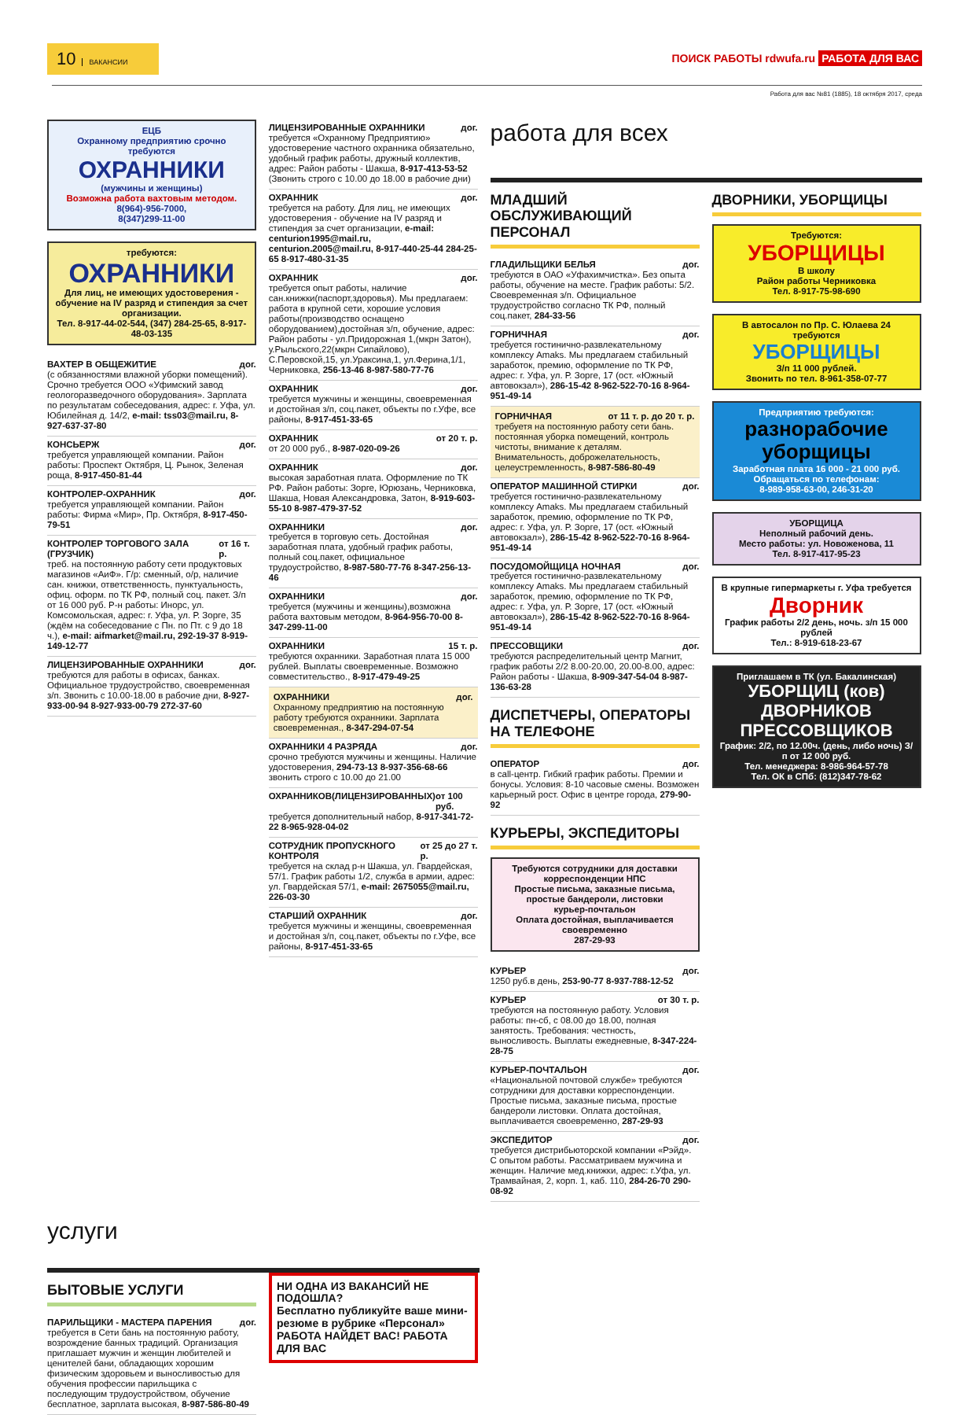10 ВАКАНСИИ
ПОИСК РАБОТЫ rdwufa.ru РАБОТА ДЛЯ ВАС
Работа для вас №81 (1885), 18 октября 2017, среда
ЕЦБ
Охранному предприятию срочно требуются
ОХРАННИКИ
(мужчины и женщины)
Возможна работа вахтовым методом.
8(964)-956-7000,
8(347)299-11-00
требуются:
ОХРАННИКИ
Для лиц, не имеющих удостоверения - обучение на IV разряд и стипендия за счет организации.
Тел. 8-917-44-02-544, (347) 284-25-65, 8-917-48-03-135
ВАХТЕР В ОБЩЕЖИТИЕ дог.
(с обязанностями влажной уборки помещений). Срочно требуется ООО «Уфимский завод геологоразведочного оборудования». Зарплата по результатам собеседования, адрес: г. Уфа, ул. Юбилейная д. 14/2, e-mail: tss03@mail.ru, 8-927-637-37-80
КОНСЬЕРЖ дог.
требуется управляющей компании. Район работы: Проспект Октября, Ц. Рынок, Зеленая роща, 8-917-450-81-44
КОНТРОЛЕР-ОХРАННИК дог.
требуется управляющей компании. Район работы: Фирма «Мир», Пр. Октября, 8-917-450-79-51
КОНТРОЛЕР ТОРГОВОГО ЗАЛА (ГРУЗЧИК) от 16 т. р.
треб. на постоянную работу сети продуктовых магазинов «АиФ». Г/р: сменный, о/р, наличие сан. книжки, ответственность, пунктуальность, офиц. оформ. по ТК РФ, полный соц. пакет. З/п от 16 000 руб. Р-н работы: Инорс, ул. Комсомольская, адрес: г. Уфа, ул. Р. Зорге, 35 (ждём на собеседование с Пн. по Пт. с 9 до 18 ч.), e-mail: aifmarket@mail.ru, 292-19-37 8-919-149-12-77
ЛИЦЕНЗИРОВАННЫЕ ОХРАННИКИ дог.
требуются для работы в офисах, банках. Официальное трудоустройство, своевременная з/п. Звонить с 10.00-18.00 в рабочие дни, 8-927-933-00-94 8-927-933-00-79 272-37-60
ЛИЦЕНЗИРОВАННЫЕ ОХРАННИКИ дог.
требуется «Охранному Предприятию» удостоверение частного охранника обязательно, удобный график работы, дружный коллектив, адрес: Район работы - Шакша, 8-917-413-53-52 (Звонить строго с 10.00 до 18.00 в рабочие дни)
ОХРАННИК дог.
требуется на работу. Для лиц, не имеющих удостоверения - обучение на IV разряд и стипендия за счет организации, e-mail: centurion1995@mail.ru, centurion.2005@mail.ru, 8-917-440-25-44 284-25-65 8-917-480-31-35
ОХРАННИК дог.
требуется опыт работы, наличие сан.книжки(паспорт,здоровья). Мы предлагаем: работа в крупной сети, хорошие условия работы(производство оснащено оборудованием),достойная з/п, обучение, адрес: Район работы - ул.Придорожная 1,(мкрн Затон), у.Рыльского,22(мкрн Сипайлово), С.Перовской,15, ул.Уракcина,1, ул.Ферина,1/1, Черниковка, 256-13-46 8-987-580-77-76
ОХРАННИК дог.
требуется мужчины и женщины, своевременная и достойная з/п, соц.пакет, объекты по г.Уфе, все районы, 8-917-451-33-65
ОХРАННИК от 20 т. р.
от 20 000 руб., 8-987-020-09-26
ОХРАННИК дог.
высокая заработная плата. Оформление по ТК РФ. Район работы: Зорге, Юрюзань, Черниковка, Шакша, Новая Александровка, Затон, 8-919-603-55-10 8-987-479-37-52
ОХРАННИКИ дог.
требуется в торговую сеть. Достойная заработная плата, удобный график работы, полный соц.пакет, официальное трудоустройство, 8-987-580-77-76 8-347-256-13-46
ОХРАННИКИ дог.
требуется (мужчины и женщины),возможна работа вахтовым методом, 8-964-956-70-00 8-347-299-11-00
ОХРАННИКИ 15 т. р.
требуются охранники. Заработная плата 15 000 рублей. Выплаты своевременные. Возможно совместительство., 8-917-479-49-25
ОХРАННИКИ дог.
Охранному предприятию на постоянную работу требуются охранники. Зарплата своевременная., 8-347-294-07-54
ОХРАННИКИ 4 РАЗРЯДА дог.
срочно требуются мужчины и женщины. Наличие удостоверения, 294-73-13 8-937-356-68-66 звонить строго с 10.00 до 21.00
ОХРАННИКОВ(ЛИЦЕНЗИРОВАННЫХ) от 100 руб.
требуется дополнительный набор, 8-917-341-72-22 8-965-928-04-02
СОТРУДНИК ПРОПУСКНОГО КОНТРОЛЯ от 25 до 27 т. р.
требуется на склад р-н Шакша, ул. Гвардейская, 57/1. График работы 1/2, служба в армии, адрес: ул. Гвардейская 57/1, e-mail: 2675055@mail.ru, 226-03-30
СТАРШИЙ ОХРАННИК дог.
требуется мужчины и женщины, своевременная и достойная з/п, соц.пакет, объекты по г.Уфе, все районы, 8-917-451-33-65
работа для всех
МЛАДШИЙ ОБСЛУЖИВАЮЩИЙ ПЕРСОНАЛ
ГЛАДИЛЬЩИКИ БЕЛЬЯ дог.
требуются в ОАО «Уфахимчистка». Без опыта работы, обучение на месте. График работы: 5/2. Своевременная з/п. Официальное трудоустройство согласно ТК РФ, полный соц.пакет, 284-33-56
ГОРНИЧНАЯ дог.
требуется гостинично-развлекательному комплексу Amaks. Мы предлагаем стабильный заработок, премию, оформление по ТК РФ, адрес: г. Уфа, ул. Р. Зорге, 17 (ост. «Южный автовокзал»), 286-15-42 8-962-522-70-16 8-964-951-49-14
ГОРНИЧНАЯ от 11 т. р. до 20 т. р.
требуетя на постоянную работу сети бань. постоянная уборка помещений, контроль чистоты, внимание к деталям. Внимательность, доброжелательность, целеустремленность, 8-987-586-80-49
ОПЕРАТОР МАШИННОЙ СТИРКИ дог.
требуется гостинично-развлекательному комплексу Amaks. Мы предлагаем стабильный заработок, премию, оформление по ТК РФ, адрес: г. Уфа, ул. Р. Зорге, 17 (ост. «Южный автовокзал»), 286-15-42 8-962-522-70-16 8-964-951-49-14
ПОСУДОМОЙЩИЦА НОЧНАЯ дог.
требуется гостинично-развлекательному комплексу Amaks. Мы предлагаем стабильный заработок, премию, оформление по ТК РФ, адрес: г. Уфа, ул. Р. Зорге, 17 (ост. «Южный автовокзал»), 286-15-42 8-962-522-70-16 8-964-951-49-14
ПРЕССОВЩИКИ дог.
требуются распределительный центр Магнит, график работы 2/2 8.00-20.00, 20.00-8.00, адрес: Район работы - Шакша, 8-909-347-54-04 8-987-136-63-28
ДИСПЕТЧЕРЫ, ОПЕРАТОРЫ НА ТЕЛЕФОНЕ
ОПЕРАТОР дог.
в call-центр. Гибкий график работы. Премии и бонусы. Условия: 8-10 часовые смены. Возможен карьерный рост. Офис в центре города, 279-90-92
КУРЬЕРЫ, ЭКСПЕДИТОРЫ
Требуются сотрудники для доставки корреспонденции НПС
Простые письма, заказные письма, простые бандероли, листовки
курьер-почтальон
Оплата достойная, выплачивается своевременно
287-29-93
КУРЬЕР дог.
1250 руб.в день, 253-90-77 8-937-788-12-52
КУРЬЕР от 30 т. р.
требуются на постоянную работу. Условия работы: пн-сб, с 08.00 до 18.00, полная занятость. Требования: честность, выносливость. Выплаты ежедневные, 8-347-224-28-75
КУРЬЕР-ПОЧТАЛЬОН дог.
«Национальной почтовой службе» требуются сотрудники для доставки корреспонденции. Простые письма, заказные письма, простые бандероли листовки. Оплата достойная, выплачивается своевременно, 287-29-93
ЭКСПЕДИТОР дог.
требуется дистрибьюторской компании «Рэйд». С опытом работы. Рассматриваем мужчина и женщин. Наличие мед.книжки, адрес: г.Уфа, ул. Трамвайная, 2, корп. 1, каб. 110, 284-26-70 290-08-92
ДВОРНИКИ, УБОРЩИЦЫ
Требуются:
УБОРЩИЦЫ
В школу
Район работы Черниковка
Тел. 8-917-75-98-690
В автосалон по Пр. С. Юлаева 24 требуются
УБОРЩИЦЫ
З/п 11 000 рублей.
Звонить по тел. 8-961-358-07-77
Предприятию требуются:
разнорабочие
уборщицы
Заработная плата 16 000 - 21 000 руб.
Обращаться по телефонам:
8-989-958-63-00, 246-31-20
УБОРЩИЦА
Неполный рабочий день.
Место работы: ул. Новоженова, 11
Тел. 8-917-417-95-23
В крупные гипермаркеты г. Уфа требуется
Дворник
График работы 2/2 день, ночь. з/п 15 000 рублей
Тел.: 8-919-618-23-67
Приглашаем в ТК (ул. Бакалинская)
УБОРЩИЦ (ков) ДВОРНИКОВ ПРЕССОВЩИКОВ
График: 2/2, по 12.00ч. (день, либо ночь) З/п от 12 000 руб.
Тел. менеджера: 8-986-964-57-78
Тел. ОК в СПб: (812)347-78-62
услуги
БЫТОВЫЕ УСЛУГИ
ПАРИЛЬЩИКИ - МАСТЕРА ПАРЕНИЯ дог.
требуется в Сети бань на постоянную работу, возрождение банных традиций. Организация приглашает мужчин и женщин любителей и ценителей бани, обладающих хорошим физическим здоровьем и выносливостью для обучения профессии парильщика с последующим трудоустройством, обучение бесплатное, зарплата высокая, 8-987-586-80-49
НИ ОДНА ИЗ ВАКАНСИЙ НЕ ПОДОШЛА?
Бесплатно публикуйте ваше мини-резюме в рубрике «Персонал»
РАБОТА НАЙДЕТ ВАС! РАБОТА ДЛЯ ВАС